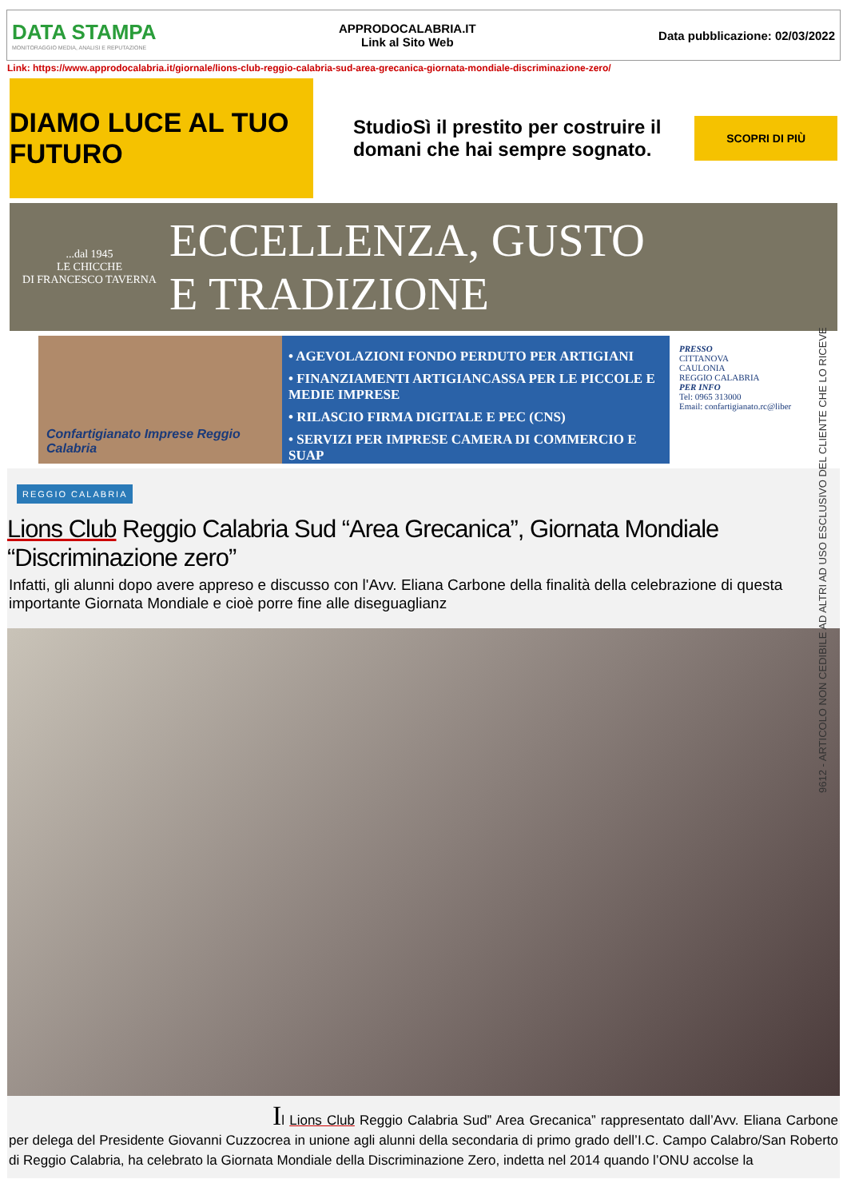DATA STAMPA
MONITORAGGIO MEDIA, ANALISI E REPUTAZIONE
APPRODOCALABRIA.IT
Link al Sito Web
Data pubblicazione: 02/03/2022
Link: https://www.approdocalabria.it/giornale/lions-club-reggio-calabria-sud-area-grecanica-giornata-mondiale-discriminazione-zero/
DIAMO LUCE AL TUO FUTURO
StudioSì il prestito per costruire il domani che hai sempre sognato.
SCOPRI DI PIÙ
...dal 1945
LE CHICCHE
DI FRANCESCO TAVERNA
ECCELLENZA, GUSTO
E TRADIZIONE
Confartigianato Imprese Reggio Calabria
• AGEVOLAZIONI FONDO PERDUTO PER ARTIGIANI
• FINANZIAMENTI ARTIGIANCASSA PER LE PICCOLE E MEDIE IMPRESE
• RILASCIO FIRMA DIGITALE E PEC (CNS)
• SERVIZI PER IMPRESE CAMERA DI COMMERCIO E SUAP
PRESSO
CITTANOVA
CAULONIA
REGGIO CALABRIA
PER INFO
Tel: 0965 313000
Email: confartigianato.rc@liber
REGGIO CALABRIA
Lions Club Reggio Calabria Sud “Area Grecanica”, Giornata Mondiale “Discriminazione zero”
Infatti, gli alunni dopo avere appreso e discusso con l'Avv. Eliana Carbone della finalità della celebrazione di questa importante Giornata Mondiale e cioè porre fine alle diseguaglianz
Il Lions Club Reggio Calabria Sud” Area Grecanica” rappresentato dall’Avv. Eliana Carbone per delega del Presidente Giovanni Cuzzocrea in unione agli alunni della secondaria di primo grado dell’I.C. Campo Calabro/San Roberto di Reggio Calabria, ha celebrato la Giornata Mondiale della Discriminazione Zero, indetta nel 2014 quando l’ONU accolse la
9612 - ARTICOLO NON CEDIBILE AD ALTRI AD USO ESCLUSIVO DEL CLIENTE CHE LO RICEVE